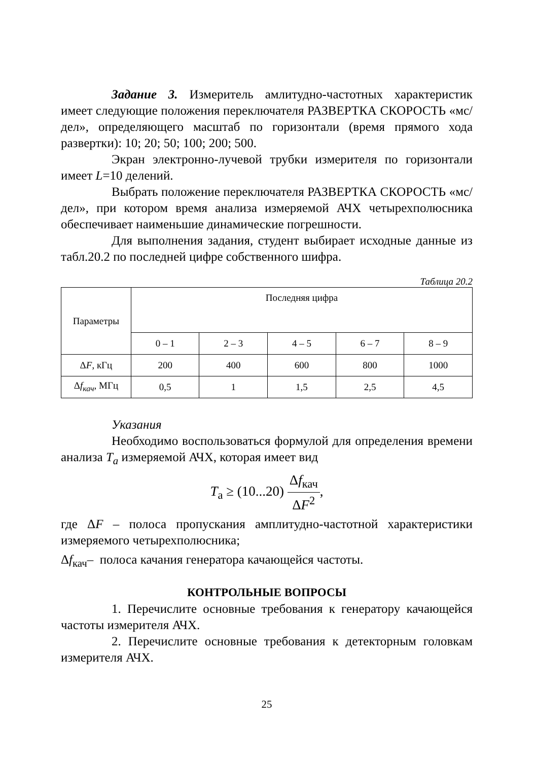Задание 3. Измеритель амлитудно-частотных характеристик имеет следующие положения переключателя РАЗВЕРТКА СКОРОСТЬ «мс/дел», определяющего масштаб по горизонтали (время прямого хода развертки): 10; 20; 50; 100; 200; 500.
Экран электронно-лучевой трубки измерителя по горизонтали имеет L=10 делений.
Выбрать положение переключателя РАЗВЕРТКА СКОРОСТЬ «мс/дел», при котором время анализа измеряемой АЧХ четырехполюсника обеспечивает наименьшие динамические погрешности.
Для выполнения задания, студент выбирает исходные данные из табл.20.2 по последней цифре собственного шифра.
Таблица 20.2
| Параметры | Последняя цифра | | | | |
| --- | --- | --- | --- | --- | --- |
| | 0 – 1 | 2 – 3 | 4 – 5 | 6 – 7 | 8 – 9 |
| Δ F , кГц | 200 | 400 | 600 | 800 | 1000 |
| Δ f<sub>кач</sub> , МГц | 0,5 | 1 | 1,5 | 2,5 | 4,5 |
Указания
Необходимо воспользоваться формулой для определения времени анализа T<sub>a</sub> измеряемой АЧХ, которая имеет вид
T<sub>а</sub> ≥ (10...20) Δf<sub>кач</sub> ΔF<sup>2</sup>,
где ΔF – полоса пропускания амплитудно-частотной характеристики измеряемого четырехполюсника;
Δf<sub>кач</sub>– полоса качания генератора качающейся частоты.
КОНТРОЛЬНЫЕ ВОПРОСЫ
1. Перечислите основные требования к генератору качающейся частоты измерителя АЧХ.
2. Перечислите основные требования к детекторным головкам измерителя АЧХ.
25